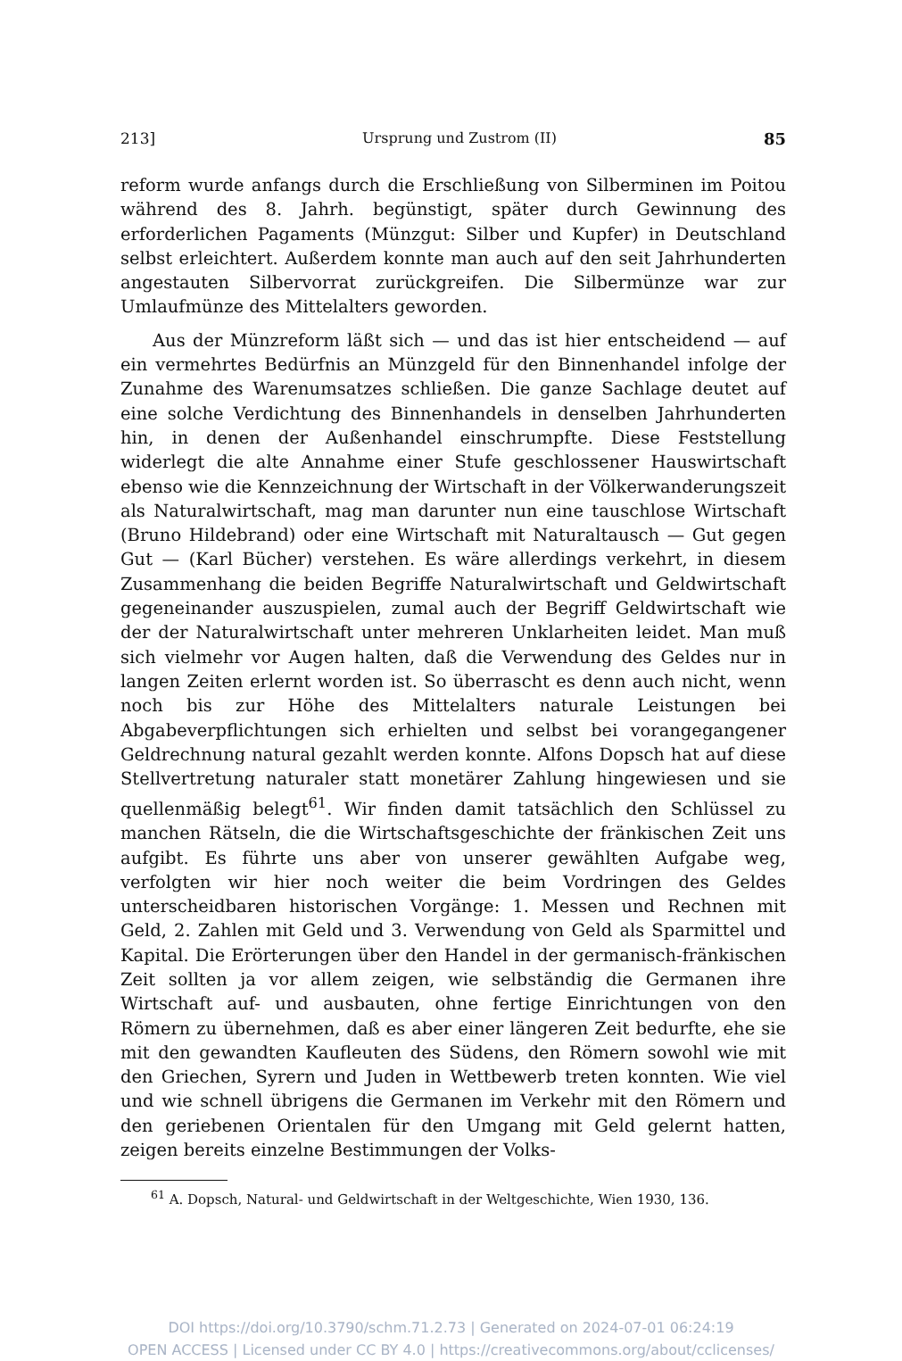213] Ursprung und Zustrom (II) 85
reform wurde anfangs durch die Erschließung von Silberminen im Poitou während des 8. Jahrh. begünstigt, später durch Gewinnung des erforderlichen Pagaments (Münzgut: Silber und Kupfer) in Deutschland selbst erleichtert. Außerdem konnte man auch auf den seit Jahrhunderten angestauten Silbervorrat zurückgreifen. Die Silbermünze war zur Umlaufmünze des Mittelalters geworden.
Aus der Münzreform läßt sich — und das ist hier entscheidend — auf ein vermehrtes Bedürfnis an Münzgeld für den Binnenhandel infolge der Zunahme des Warenumsatzes schließen. Die ganze Sachlage deutet auf eine solche Verdichtung des Binnenhandels in denselben Jahrhunderten hin, in denen der Außenhandel einschrumpfte. Diese Feststellung widerlegt die alte Annahme einer Stufe geschlossener Hauswirtschaft ebenso wie die Kennzeichnung der Wirtschaft in der Völkerwanderungszeit als Naturalwirtschaft, mag man darunter nun eine tauschlose Wirtschaft (Bruno Hildebrand) oder eine Wirtschaft mit Naturaltausch — Gut gegen Gut — (Karl Bücher) verstehen. Es wäre allerdings verkehrt, in diesem Zusammenhang die beiden Begriffe Naturalwirtschaft und Geldwirtschaft gegeneinander auszuspielen, zumal auch der Begriff Geldwirtschaft wie der der Naturalwirtschaft unter mehreren Unklarheiten leidet. Man muß sich vielmehr vor Augen halten, daß die Verwendung des Geldes nur in langen Zeiten erlernt worden ist. So überrascht es denn auch nicht, wenn noch bis zur Höhe des Mittelalters naturale Leistungen bei Abgabeverpflichtungen sich erhielten und selbst bei vorangegangener Geldrechnung natural gezahlt werden konnte. Alfons Dopsch hat auf diese Stellvertretung naturaler statt monetärer Zahlung hingewiesen und sie quellenmäßig belegt<sup>61</sup>. Wir finden damit tatsächlich den Schlüssel zu manchen Rätseln, die die Wirtschaftsgeschichte der fränkischen Zeit uns aufgibt. Es führte uns aber von unserer gewählten Aufgabe weg, verfolgten wir hier noch weiter die beim Vordringen des Geldes unterscheidbaren historischen Vorgänge: 1. Messen und Rechnen mit Geld, 2. Zahlen mit Geld und 3. Verwendung von Geld als Sparmittel und Kapital. Die Erörterungen über den Handel in der germanisch-fränkischen Zeit sollten ja vor allem zeigen, wie selbständig die Germanen ihre Wirtschaft auf- und ausbauten, ohne fertige Einrichtungen von den Römern zu übernehmen, daß es aber einer längeren Zeit bedurfte, ehe sie mit den gewandten Kaufleuten des Südens, den Römern sowohl wie mit den Griechen, Syrern und Juden in Wettbewerb treten konnten. Wie viel und wie schnell übrigens die Germanen im Verkehr mit den Römern und den geriebenen Orientalen für den Umgang mit Geld gelernt hatten, zeigen bereits einzelne Bestimmungen der Volks-
<sup>61</sup> A. Dopsch, Natural- und Geldwirtschaft in der Weltgeschichte, Wien 1930, 136.
DOI https://doi.org/10.3790/schm.71.2.73 | Generated on 2024-07-01 06:24:19
OPEN ACCESS | Licensed under CC BY 4.0 | https://creativecommons.org/about/cclicenses/